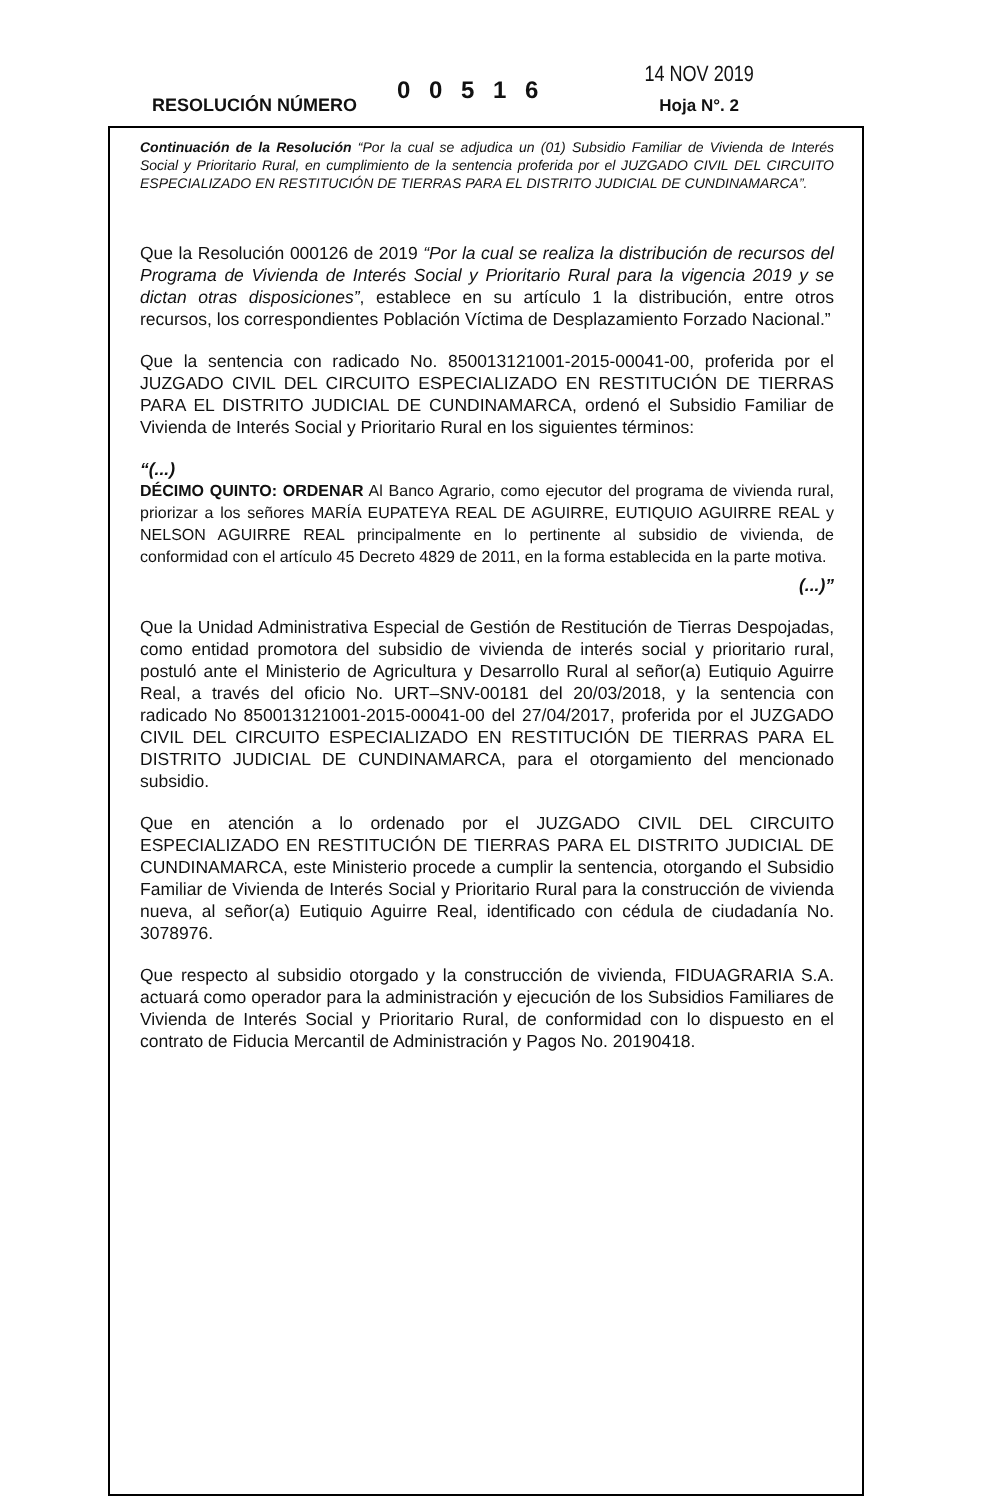RESOLUCIÓN NÚMERO
0 0 5 1 6
14 NOV 2019
Hoja N°. 2
Continuación de la Resolución “Por la cual se adjudica un (01) Subsidio Familiar de Vivienda de Interés Social y Prioritario Rural, en cumplimiento de la sentencia proferida por el JUZGADO CIVIL DEL CIRCUITO ESPECIALIZADO EN RESTITUCIÓN DE TIERRAS PARA EL DISTRITO JUDICIAL DE CUNDINAMARCA”.
Que la Resolución 000126 de 2019 “Por la cual se realiza la distribución de recursos del Programa de Vivienda de Interés Social y Prioritario Rural para la vigencia 2019 y se dictan otras disposiciones”, establece en su artículo 1 la distribución, entre otros recursos, los correspondientes Población Víctima de Desplazamiento Forzado Nacional.”
Que la sentencia con radicado No. 850013121001-2015-00041-00, proferida por el JUZGADO CIVIL DEL CIRCUITO ESPECIALIZADO EN RESTITUCIÓN DE TIERRAS PARA EL DISTRITO JUDICIAL DE CUNDINAMARCA, ordenó el Subsidio Familiar de Vivienda de Interés Social y Prioritario Rural en los siguientes términos:
“(...)
DÉCIMO QUINTO: ORDENAR Al Banco Agrario, como ejecutor del programa de vivienda rural, priorizar a los señores MARÍA EUPATEYA REAL DE AGUIRRE, EUTIQUIO AGUIRRE REAL y NELSON AGUIRRE REAL principalmente en lo pertinente al subsidio de vivienda, de conformidad con el artículo 45 Decreto 4829 de 2011, en la forma establecida en la parte motiva.
(...)”
Que la Unidad Administrativa Especial de Gestión de Restitución de Tierras Despojadas, como entidad promotora del subsidio de vivienda de interés social y prioritario rural, postuló ante el Ministerio de Agricultura y Desarrollo Rural al señor(a) Eutiquio Aguirre Real, a través del oficio No. URT–SNV-00181 del 20/03/2018, y la sentencia con radicado No 850013121001-2015-00041-00 del 27/04/2017, proferida por el JUZGADO CIVIL DEL CIRCUITO ESPECIALIZADO EN RESTITUCIÓN DE TIERRAS PARA EL DISTRITO JUDICIAL DE CUNDINAMARCA, para el otorgamiento del mencionado subsidio.
Que en atención a lo ordenado por el JUZGADO CIVIL DEL CIRCUITO ESPECIALIZADO EN RESTITUCIÓN DE TIERRAS PARA EL DISTRITO JUDICIAL DE CUNDINAMARCA, este Ministerio procede a cumplir la sentencia, otorgando el Subsidio Familiar de Vivienda de Interés Social y Prioritario Rural para la construcción de vivienda nueva, al señor(a) Eutiquio Aguirre Real, identificado con cédula de ciudadanía No. 3078976.
Que respecto al subsidio otorgado y la construcción de vivienda, FIDUAGRARIA S.A. actuará como operador para la administración y ejecución de los Subsidios Familiares de Vivienda de Interés Social y Prioritario Rural, de conformidad con lo dispuesto en el contrato de Fiducia Mercantil de Administración y Pagos No. 20190418.